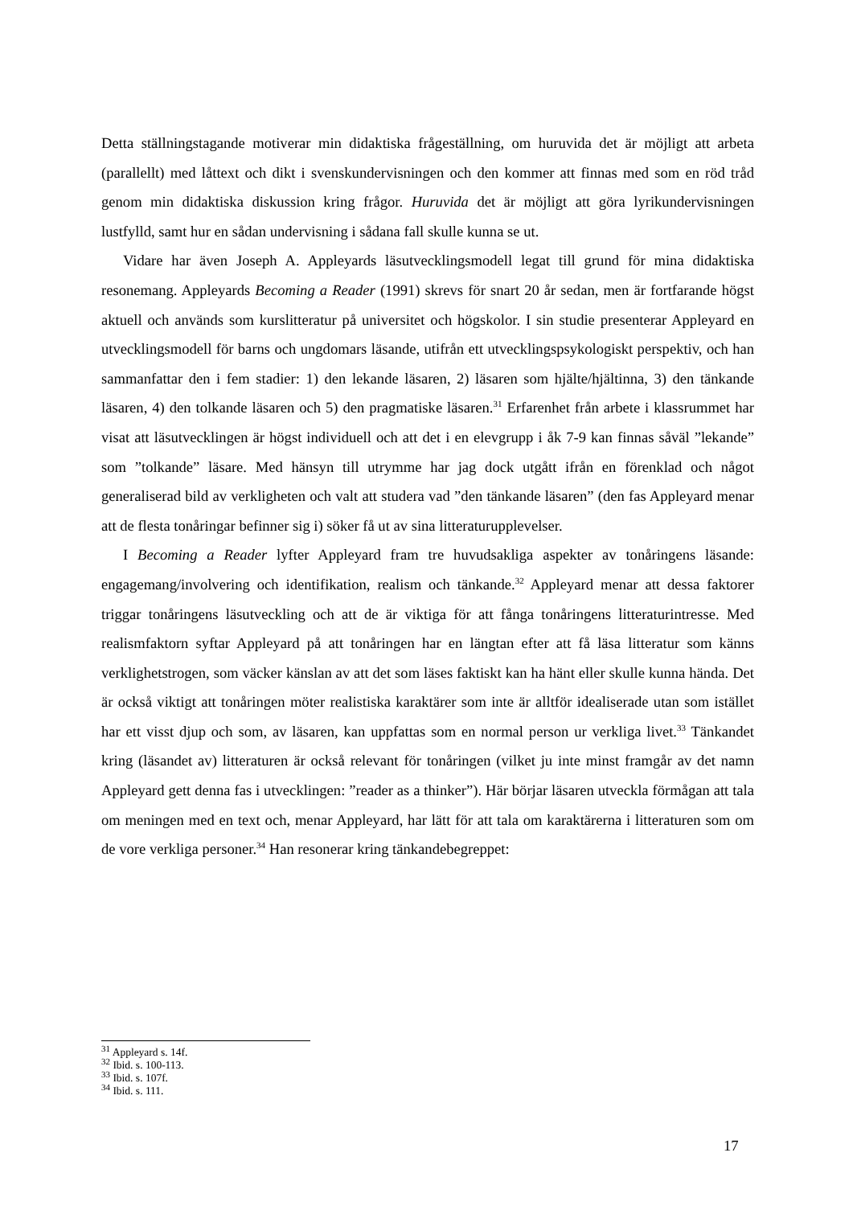Detta ställningstagande motiverar min didaktiska frågeställning, om huruvida det är möjligt att arbeta (parallellt) med låttext och dikt i svenskundervisningen och den kommer att finnas med som en röd tråd genom min didaktiska diskussion kring frågor. Huruvida det är möjligt att göra lyrikundervisningen lustfylld, samt hur en sådan undervisning i sådana fall skulle kunna se ut.
Vidare har även Joseph A. Appleyards läsutvecklingsmodell legat till grund för mina didaktiska resonemang. Appleyards Becoming a Reader (1991) skrevs för snart 20 år sedan, men är fortfarande högst aktuell och används som kurslitteratur på universitet och högskolor. I sin studie presenterar Appleyard en utvecklingsmodell för barns och ungdomars läsande, utifrån ett utvecklingspsykologiskt perspektiv, och han sammanfattar den i fem stadier: 1) den lekande läsaren, 2) läsaren som hjälte/hjältinna, 3) den tänkande läsaren, 4) den tolkande läsaren och 5) den pragmatiske läsaren.<sup>31</sup> Erfarenhet från arbete i klassrummet har visat att läsutvecklingen är högst individuell och att det i en elevgrupp i åk 7-9 kan finnas såväl ”lekande” som ”tolkande” läsare. Med hänsyn till utrymme har jag dock utgått ifrån en förenklad och något generaliserad bild av verkligheten och valt att studera vad ”den tänkande läsaren” (den fas Appleyard menar att de flesta tonåringar befinner sig i) söker få ut av sina litteraturupplevelser.
I Becoming a Reader lyfter Appleyard fram tre huvudsakliga aspekter av tonåringens läsande: engagemang/involvering och identifikation, realism och tänkande.<sup>32</sup> Appleyard menar att dessa faktorer triggar tonåringens läsutveckling och att de är viktiga för att fånga tonåringens litteraturintresse. Med realismfaktorn syftar Appleyard på att tonåringen har en längtan efter att få läsa litteratur som känns verklighetstrogen, som väcker känslan av att det som läses faktiskt kan ha hänt eller skulle kunna hända. Det är också viktigt att tonåringen möter realistiska karaktärer som inte är alltför idealiserade utan som istället har ett visst djup och som, av läsaren, kan uppfattas som en normal person ur verkliga livet.<sup>33</sup> Tänkandet kring (läsandet av) litteraturen är också relevant för tonåringen (vilket ju inte minst framgår av det namn Appleyard gett denna fas i utvecklingen: ”reader as a thinker”). Här börjar läsaren utveckla förmågan att tala om meningen med en text och, menar Appleyard, har lätt för att tala om karaktärerna i litteraturen som om de vore verkliga personer.<sup>34</sup> Han resonerar kring tänkandebegreppet:
<sup>31</sup> Appleyard s. 14f.
<sup>32</sup> Ibid. s. 100-113.
<sup>33</sup> Ibid. s. 107f.
<sup>34</sup> Ibid. s. 111.
17